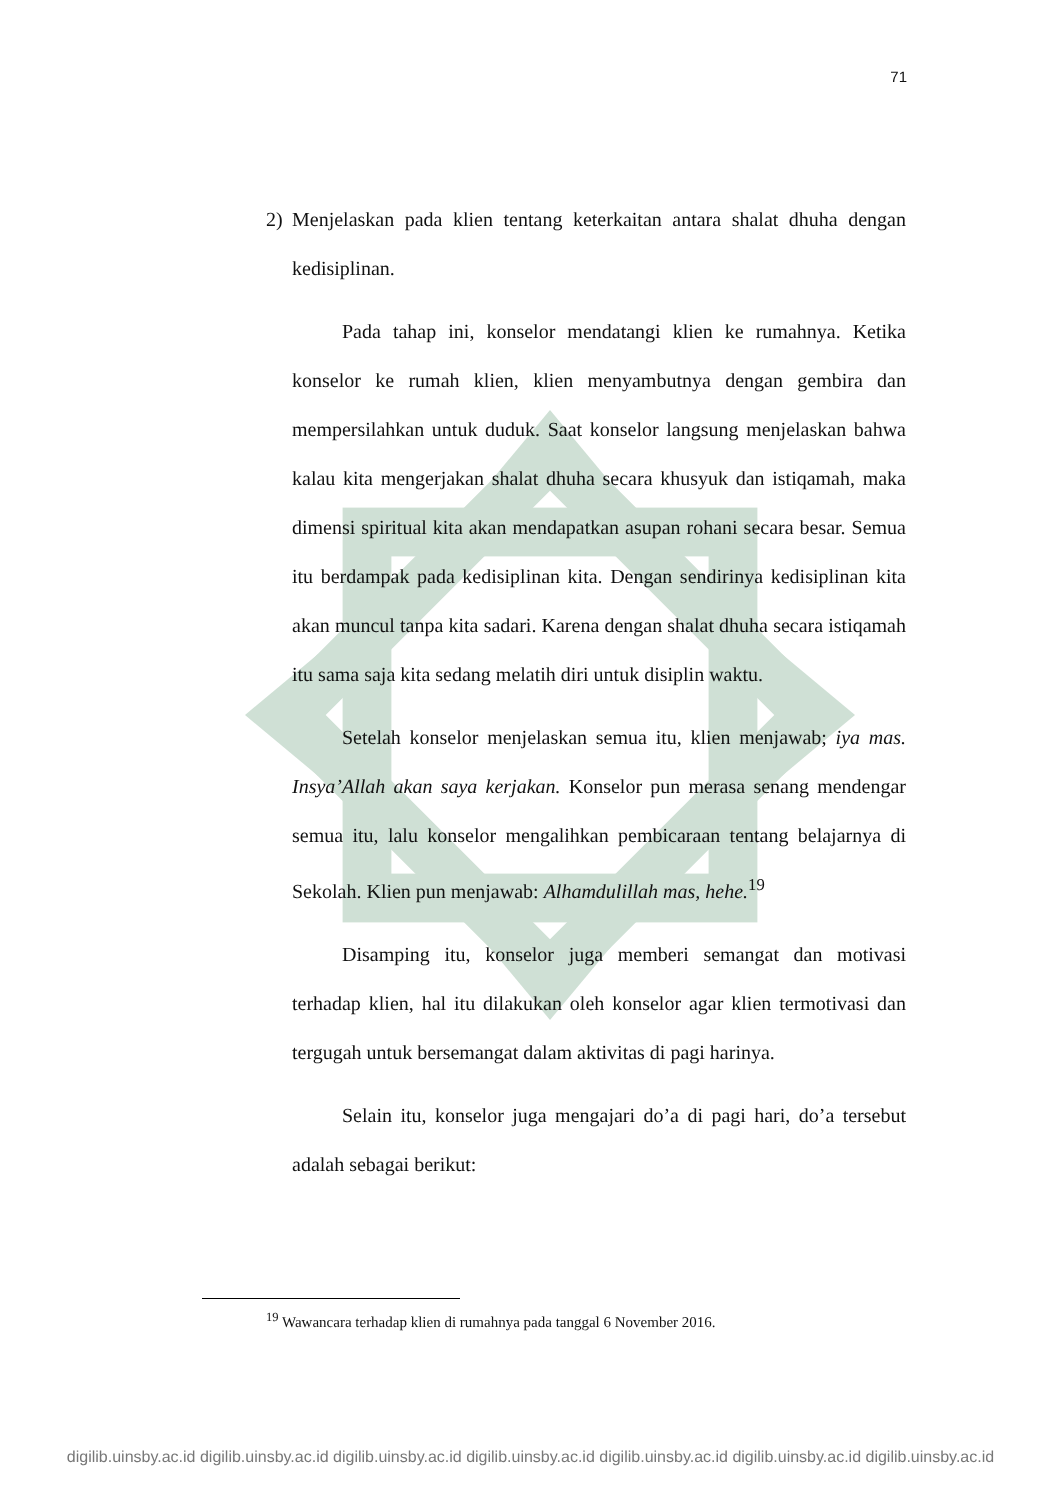71
2) Menjelaskan pada klien tentang keterkaitan antara shalat dhuha dengan kedisiplinan.
Pada tahap ini, konselor mendatangi klien ke rumahnya. Ketika konselor ke rumah klien, klien menyambutnya dengan gembira dan mempersilahkan untuk duduk. Saat konselor langsung menjelaskan bahwa kalau kita mengerjakan shalat dhuha secara khusyuk dan istiqamah, maka dimensi spiritual kita akan mendapatkan asupan rohani secara besar. Semua itu berdampak pada kedisiplinan kita. Dengan sendirinya kedisiplinan kita akan muncul tanpa kita sadari. Karena dengan shalat dhuha secara istiqamah itu sama saja kita sedang melatih diri untuk disiplin waktu.
Setelah konselor menjelaskan semua itu, klien menjawab; iya mas. Insya’Allah akan saya kerjakan. Konselor pun merasa senang mendengar semua itu, lalu konselor mengalihkan pembicaraan tentang belajarnya di Sekolah. Klien pun menjawab: Alhamdulillah mas, hehe.<sup>19</sup>
Disamping itu, konselor juga memberi semangat dan motivasi terhadap klien, hal itu dilakukan oleh konselor agar klien termotivasi dan tergugah untuk bersemangat dalam aktivitas di pagi harinya.
Selain itu, konselor juga mengajari do’a di pagi hari, do’a tersebut adalah sebagai berikut:
<sup>19</sup> Wawancara terhadap klien di rumahnya pada tanggal 6 November 2016.
digilib.uinsby.ac.id digilib.uinsby.ac.id digilib.uinsby.ac.id digilib.uinsby.ac.id digilib.uinsby.ac.id digilib.uinsby.ac.id digilib.uinsby.ac.id